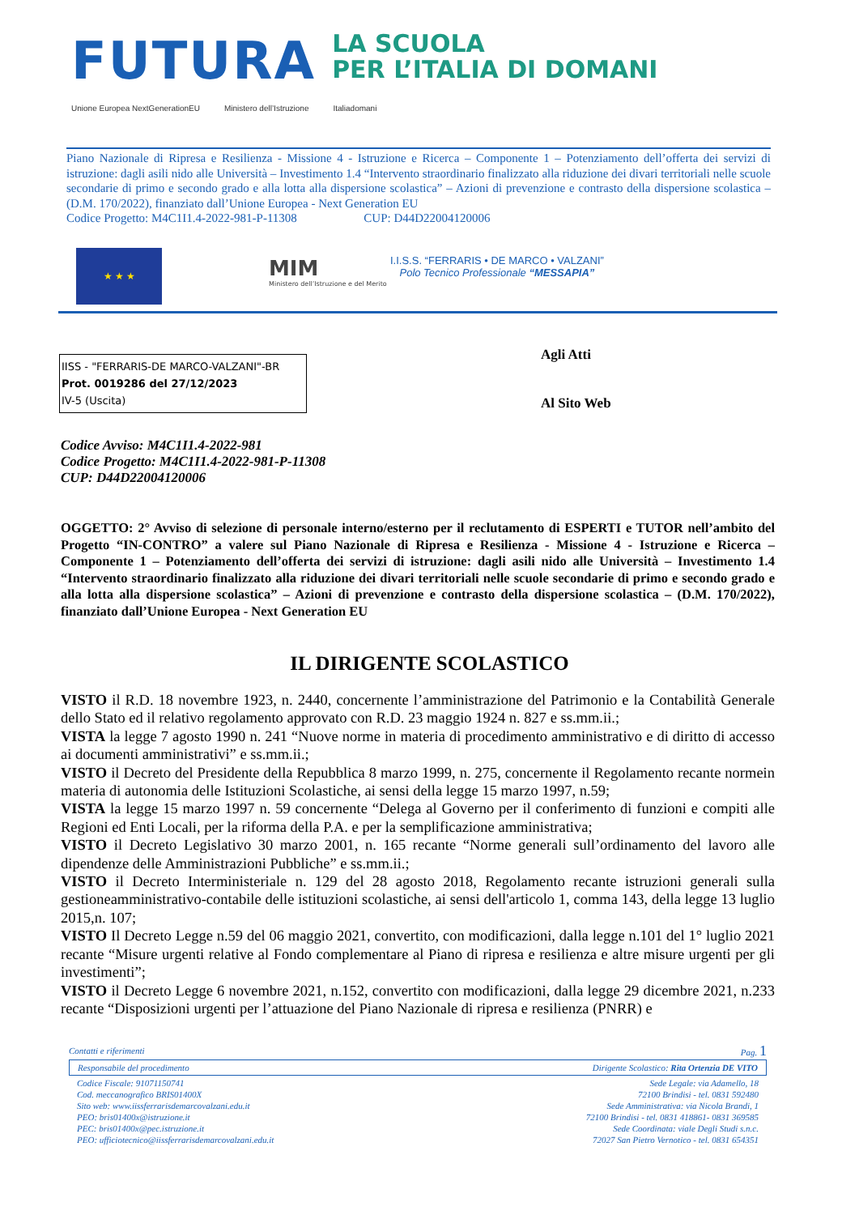FUTURA LA SCUOLA
PER L’ITALIA DI DOMANI
Unione Europea NextGenerationEU Ministero dell’Istruzione Italiadomani
Piano Nazionale di Ripresa e Resilienza - Missione 4 - Istruzione e Ricerca – Componente 1 – Potenziamento dell’offerta dei servizi di istruzione: dagli asili nido alle Università – Investimento 1.4 “Intervento straordinario finalizzato alla riduzione dei divari territoriali nelle scuole secondarie di primo e secondo grado e alla lotta alla dispersione scolastica” – Azioni di prevenzione e contrasto della dispersione scolastica – (D.M. 170/2022), finanziato dall’Unione Europea - Next Generation EU
Codice Progetto: M4C1I1.4-2022-981-P-11308 CUP: D44D22004120006
★ ★ ★
MIM
Ministero dell’Istruzione e del Merito
I.I.S.S. “FERRARIS • DE MARCO • VALZANI”
Polo Tecnico Professionale “MESSAPIA”
IISS - "FERRARIS-DE MARCO-VALZANI"-BR
Prot. 0019286 del 27/12/2023
IV-5 (Uscita)
Agli Atti
Al Sito Web
Codice Avviso: M4C1I1.4-2022-981
Codice Progetto: M4C1I1.4-2022-981-P-11308
CUP: D44D22004120006
OGGETTO: 2° Avviso di selezione di personale interno/esterno per il reclutamento di ESPERTI e TUTOR nell’ambito del Progetto “IN-CONTRO” a valere sul Piano Nazionale di Ripresa e Resilienza - Missione 4 - Istruzione e Ricerca – Componente 1 – Potenziamento dell’offerta dei servizi di istruzione: dagli asili nido alle Università – Investimento 1.4 “Intervento straordinario finalizzato alla riduzione dei divari territoriali nelle scuole secondarie di primo e secondo grado e alla lotta alla dispersione scolastica” – Azioni di prevenzione e contrasto della dispersione scolastica – (D.M. 170/2022), finanziato dall’Unione Europea - Next Generation EU
IL DIRIGENTE SCOLASTICO
VISTO il R.D. 18 novembre 1923, n. 2440, concernente l’amministrazione del Patrimonio e la Contabilità Generale dello Stato ed il relativo regolamento approvato con R.D. 23 maggio 1924 n. 827 e ss.mm.ii.;
VISTA la legge 7 agosto 1990 n. 241 “Nuove norme in materia di procedimento amministrativo e di diritto di accesso ai documenti amministrativi” e ss.mm.ii.;
VISTO il Decreto del Presidente della Repubblica 8 marzo 1999, n. 275, concernente il Regolamento recante normein materia di autonomia delle Istituzioni Scolastiche, ai sensi della legge 15 marzo 1997, n.59;
VISTA la legge 15 marzo 1997 n. 59 concernente “Delega al Governo per il conferimento di funzioni e compiti alle Regioni ed Enti Locali, per la riforma della P.A. e per la semplificazione amministrativa;
VISTO il Decreto Legislativo 30 marzo 2001, n. 165 recante “Norme generali sull’ordinamento del lavoro alle dipendenze delle Amministrazioni Pubbliche” e ss.mm.ii.;
VISTO il Decreto Interministeriale n. 129 del 28 agosto 2018, Regolamento recante istruzioni generali sulla gestioneamministrativo-contabile delle istituzioni scolastiche, ai sensi dell'articolo 1, comma 143, della legge 13 luglio 2015,n. 107;
VISTO Il Decreto Legge n.59 del 06 maggio 2021, convertito, con modificazioni, dalla legge n.101 del 1° luglio 2021 recante “Misure urgenti relative al Fondo complementare al Piano di ripresa e resilienza e altre misure urgenti per gli investimenti”;
VISTO il Decreto Legge 6 novembre 2021, n.152, convertito con modificazioni, dalla legge 29 dicembre 2021, n.233 recante “Disposizioni urgenti per l’attuazione del Piano Nazionale di ripresa e resilienza (PNRR) e
Contatti e riferimenti Pag. 1
Responsabile del procedimento Dirigente Scolastico: Rita Ortenzia DE VITO
Codice Fiscale: 91071150741
Cod. meccanografico BRIS01400X
Sito web: www.iissferrarisdemarcovalzani.edu.it
PEO: bris01400x@istruzione.it
PEC: bris01400x@pec.istruzione.it
PEO: ufficiotecnico@iissferrarisdemarcovalzani.edu.it
Sede Legale: via Adamello, 18
72100 Brindisi - tel. 0831 592480
Sede Amministrativa: via Nicola Brandi, 1
72100 Brindisi - tel. 0831 418861- 0831 369585
Sede Coordinata: viale Degli Studi s.n.c.
72027 San Pietro Vernotico - tel. 0831 654351